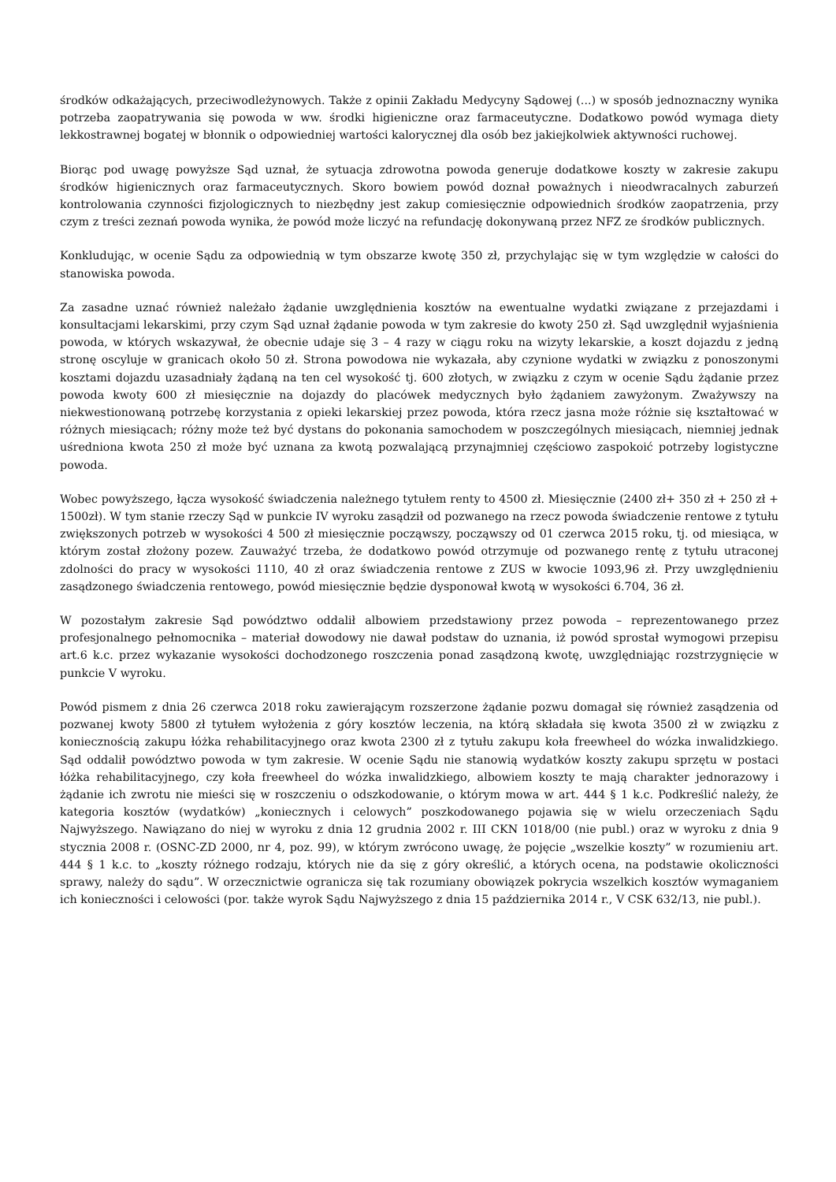środków odkażających, przeciwodleżynowych. Także z opinii Zakładu Medycyny Sądowej (...) w sposób jednoznaczny wynika potrzeba zaopatrywania się powoda w ww. środki higieniczne oraz farmaceutyczne. Dodatkowo powód wymaga diety lekkostrawnej bogatej w błonnik o odpowiedniej wartości kalorycznej dla osób bez jakiejkolwiek aktywności ruchowej.
Biorąc pod uwagę powyższe Sąd uznał, że sytuacja zdrowotna powoda generuje dodatkowe koszty w zakresie zakupu środków higienicznych oraz farmaceutycznych. Skoro bowiem powód doznał poważnych i nieodwracalnych zaburzeń kontrolowania czynności fizjologicznych to niezbędny jest zakup comiesięcznie odpowiednich środków zaopatrzenia, przy czym z treści zeznań powoda wynika, że powód może liczyć na refundację dokonywaną przez NFZ ze środków publicznych.
Konkludując, w ocenie Sądu za odpowiednią w tym obszarze kwotę 350 zł, przychylając się w tym względzie w całości do stanowiska powoda.
Za zasadne uznać również należało żądanie uwzględnienia kosztów na ewentualne wydatki związane z przejazdami i konsultacjami lekarskimi, przy czym Sąd uznał żądanie powoda w tym zakresie do kwoty 250 zł. Sąd uwzględnił wyjaśnienia powoda, w których wskazywał, że obecnie udaje się 3 – 4 razy w ciągu roku na wizyty lekarskie, a koszt dojazdu z jedną stronę oscyluje w granicach około 50 zł. Strona powodowa nie wykazała, aby czynione wydatki w związku z ponoszonymi kosztami dojazdu uzasadniały żądaną na ten cel wysokość tj. 600 złotych, w związku z czym w ocenie Sądu żądanie przez powoda kwoty 600 zł miesięcznie na dojazdy do placówek medycznych było żądaniem zawyżonym. Zważywszy na niekwestionowaną potrzebę korzystania z opieki lekarskiej przez powoda, która rzecz jasna może różnie się kształtować w różnych miesiącach; różny może też być dystans do pokonania samochodem w poszczególnych miesiącach, niemniej jednak uśredniona kwota 250 zł może być uznana za kwotą pozwalającą przynajmniej częściowo zaspokoić potrzeby logistyczne powoda.
Wobec powyższego, łącza wysokość świadczenia należnego tytułem renty to 4500 zł. Miesięcznie (2400 zł+ 350 zł + 250 zł + 1500zł). W tym stanie rzeczy Sąd w punkcie IV wyroku zasądził od pozwanego na rzecz powoda świadczenie rentowe z tytułu zwiększonych potrzeb w wysokości 4 500 zł miesięcznie począwszy, począwszy od 01 czerwca 2015 roku, tj. od miesiąca, w którym został złożony pozew. Zauważyć trzeba, że dodatkowo powód otrzymuje od pozwanego rentę z tytułu utraconej zdolności do pracy w wysokości 1110, 40 zł oraz świadczenia rentowe z ZUS w kwocie 1093,96 zł. Przy uwzględnieniu zasądzonego świadczenia rentowego, powód miesięcznie będzie dysponował kwotą w wysokości 6.704, 36 zł.
W pozostałym zakresie Sąd powództwo oddalił albowiem przedstawiony przez powoda – reprezentowanego przez profesjonalnego pełnomocnika – materiał dowodowy nie dawał podstaw do uznania, iż powód sprostał wymogowi przepisu art.6 k.c. przez wykazanie wysokości dochodzonego roszczenia ponad zasądzoną kwotę, uwzględniając rozstrzygnięcie w punkcie V wyroku.
Powód pismem z dnia 26 czerwca 2018 roku zawierającym rozszerzone żądanie pozwu domagał się również zasądzenia od pozwanej kwoty 5800 zł tytułem wyłożenia z góry kosztów leczenia, na którą składała się kwota 3500 zł w związku z koniecznością zakupu łóżka rehabilitacyjnego oraz kwota 2300 zł z tytułu zakupu koła freewheel do wózka inwalidzkiego. Sąd oddalił powództwo powoda w tym zakresie. W ocenie Sądu nie stanowią wydatków koszty zakupu sprzętu w postaci łóżka rehabilitacyjnego, czy koła freewheel do wózka inwalidzkiego, albowiem koszty te mają charakter jednorazowy i żądanie ich zwrotu nie mieści się w roszczeniu o odszkodowanie, o którym mowa w art. 444 § 1 k.c. Podkreślić należy, że kategoria kosztów (wydatków) „koniecznych i celowych” poszkodowanego pojawia się w wielu orzeczeniach Sądu Najwyższego. Nawiązano do niej w wyroku z dnia 12 grudnia 2002 r. III CKN 1018/00 (nie publ.) oraz w wyroku z dnia 9 stycznia 2008 r. (OSNC-ZD 2000, nr 4, poz. 99), w którym zwrócono uwagę, że pojęcie „wszelkie koszty” w rozumieniu art. 444 § 1 k.c. to „koszty różnego rodzaju, których nie da się z góry określić, a których ocena, na podstawie okoliczności sprawy, należy do sądu”. W orzecznictwie ogranicza się tak rozumiany obowiązek pokrycia wszelkich kosztów wymaganiem ich konieczności i celowości (por. także wyrok Sądu Najwyższego z dnia 15 października 2014 r., V CSK 632/13, nie publ.).